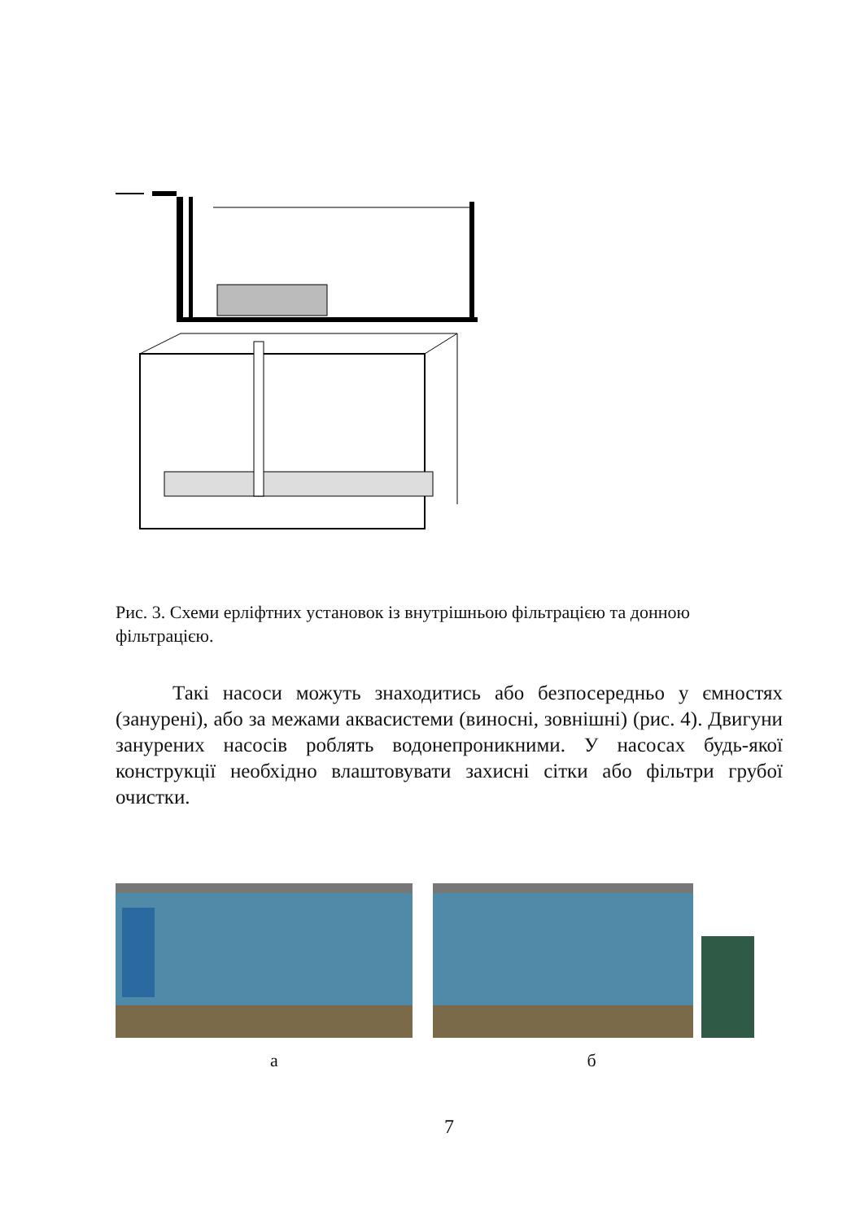Рис. 3. Схеми ерліфтних установок із внутрішньою фільтрацією та донною фільтрацією.
Такі насоси можуть знаходитись або безпосередньо у ємностях (занурені), або за межами аквасистеми (виносні, зовнішні) (рис. 4). Двигуни занурених насосів роблять водонепроникними. У насосах будь-якої конструкції необхідно влаштовувати захисні сітки або фільтри грубої очистки.
а б
7